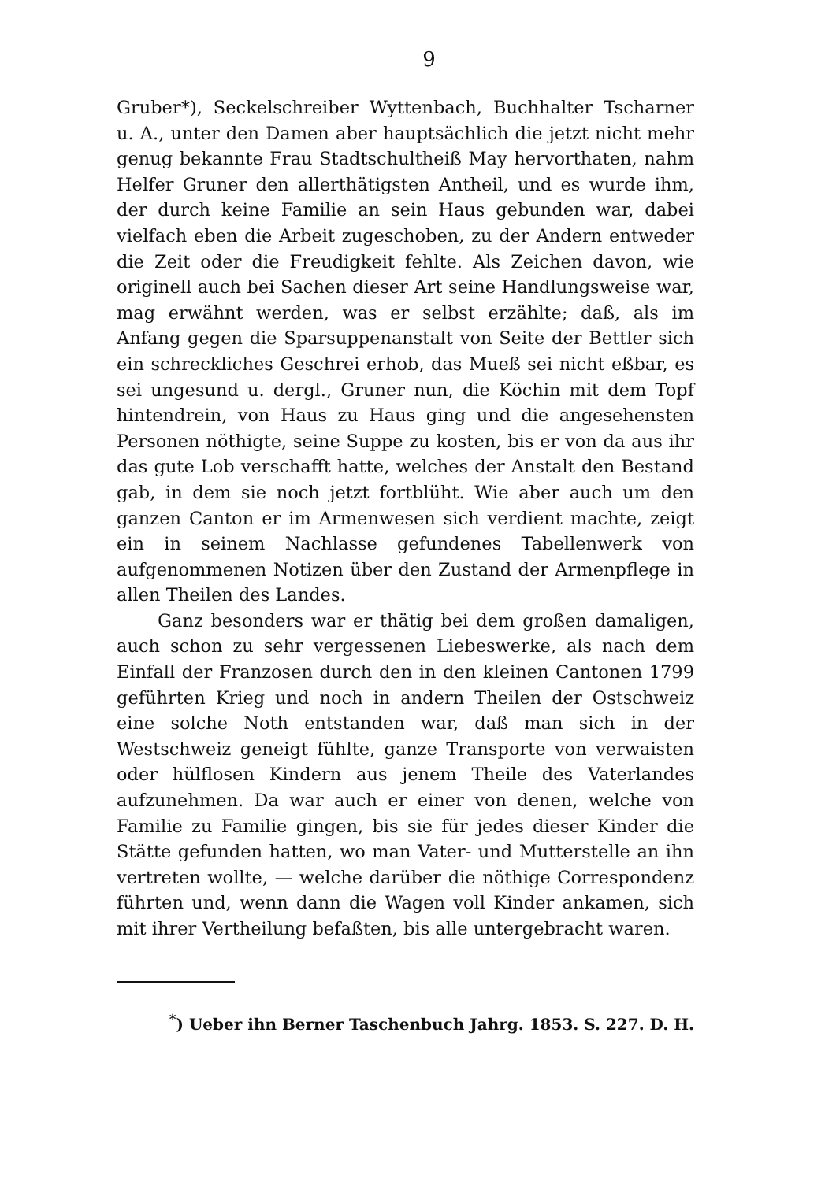9
Gruber*), Seckelschreiber Wyttenbach, Buchhalter Tscharner u. A., unter den Damen aber hauptsächlich die jetzt nicht mehr genug bekannte Frau Stadtschultheiß May hervorthaten, nahm Helfer Gruner den allerthätigsten Antheil, und es wurde ihm, der durch keine Familie an sein Haus gebunden war, dabei vielfach eben die Arbeit zugeschoben, zu der Andern entweder die Zeit oder die Freudigkeit fehlte. Als Zeichen davon, wie originell auch bei Sachen dieser Art seine Handlungsweise war, mag erwähnt werden, was er selbst erzählte; daß, als im Anfang gegen die Sparsuppenanstalt von Seite der Bettler sich ein schreckliches Geschrei erhob, das Mueß sei nicht eßbar, es sei ungesund u. dergl., Gruner nun, die Köchin mit dem Topf hintendrein, von Haus zu Haus ging und die angesehensten Personen nöthigte, seine Suppe zu kosten, bis er von da aus ihr das gute Lob verschafft hatte, welches der Anstalt den Bestand gab, in dem sie noch jetzt fortblüht. Wie aber auch um den ganzen Canton er im Armenwesen sich verdient machte, zeigt ein in seinem Nachlasse gefundenes Tabellenwerk von aufgenommenen Notizen über den Zustand der Armenpflege in allen Theilen des Landes.
Ganz besonders war er thätig bei dem großen damaligen, auch schon zu sehr vergessenen Liebeswerke, als nach dem Einfall der Franzosen durch den in den kleinen Cantonen 1799 geführten Krieg und noch in andern Theilen der Ostschweiz eine solche Noth entstanden war, daß man sich in der Westschweiz geneigt fühlte, ganze Transporte von verwaisten oder hülflosen Kindern aus jenem Theile des Vaterlandes aufzunehmen. Da war auch er einer von denen, welche von Familie zu Familie gingen, bis sie für jedes dieser Kinder die Stätte gefunden hatten, wo man Vater- und Mutterstelle an ihn vertreten wollte, — welche darüber die nöthige Correspondenz führten und, wenn dann die Wagen voll Kinder ankamen, sich mit ihrer Vertheilung befaßten, bis alle untergebracht waren.
<sup>*</sup>) Ueber ihn Berner Taschenbuch Jahrg. 1853. S. 227. D. H.